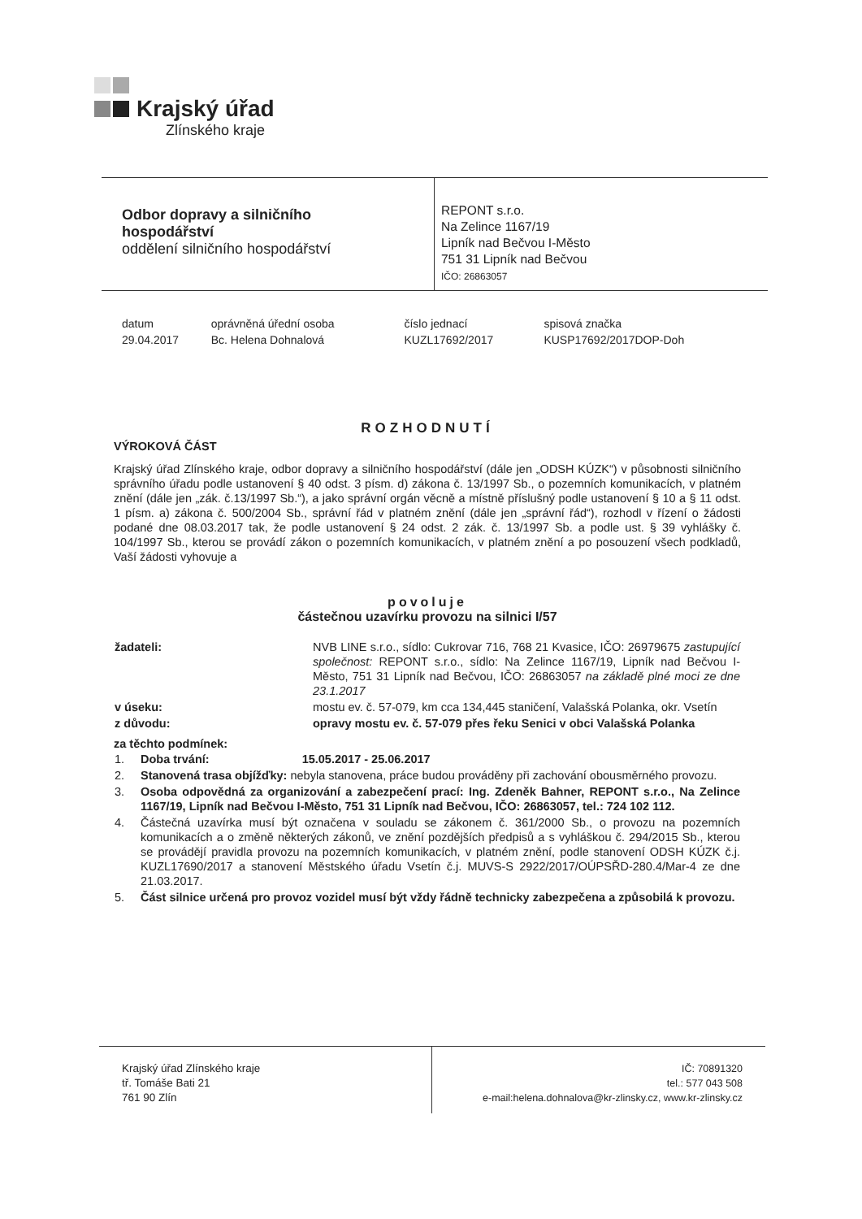Krajský úřad
Zlínského kraje
Odbor dopravy a silničního
hospodářství
oddělení silničního hospodářství
REPONT s.r.o.
Na Zelince 1167/19
Lipník nad Bečvou I-Město
751 31 Lipník nad Bečvou
IČO: 26863057
| datum | oprávněná úřední osoba | číslo jednací | spisová značka |
| 29.04.2017 | Bc. Helena Dohnalová | KUZL17692/2017 | KUSP17692/2017DOP-Doh |
ROZHODNUTÍ
VÝROKOVÁ ČÁST
Krajský úřad Zlínského kraje, odbor dopravy a silničního hospodářství (dále jen „ODSH KÚZK“) v působnosti silničního správního úřadu podle ustanovení § 40 odst. 3 písm. d) zákona č. 13/1997 Sb., o pozemních komunikacích, v platném znění (dále jen „zák. č.13/1997 Sb.“), a jako správní orgán věcně a místně příslušný podle ustanovení § 10 a § 11 odst. 1 písm. a) zákona č. 500/2004 Sb., správní řád v platném znění (dále jen „správní řád“), rozhodl v řízení o žádosti podané dne 08.03.2017 tak, že podle ustanovení § 24 odst. 2 zák. č. 13/1997 Sb. a podle ust. § 39 vyhlášky č. 104/1997 Sb., kterou se provádí zákon o pozemních komunikacích, v platném znění a po posouzení všech podkladů, Vaší žádosti vyhovuje a
povoluje
částečnou uzavírku provozu na silnici I/57
| žadateli: | NVB LINE s.r.o., sídlo: Cukrovar 716, 768 21 Kvasice, IČO: 26979675 zastupující společnost: REPONT s.r.o., sídlo: Na Zelince 1167/19, Lipník nad Bečvou I-Město, 751 31 Lipník nad Bečvou, IČO: 26863057 na základě plné moci ze dne 23.1.2017 |
| v úseku: | mostu ev. č. 57-079, km cca 134,445 staničení, Valašská Polanka, okr. Vsetín |
| z důvodu: | opravy mostu ev. č. 57-079 přes řeku Senici v obci Valašská Polanka |
za těchto podmínek:
| 1. | Doba trvání: 15.05.2017 - 25.06.2017 |
| 2. | Stanovená trasa objížďky: nebyla stanovena, práce budou prováděny při zachování obousměrného provozu. |
| 3. | Osoba odpovědná za organizování a zabezpečení prací: Ing. Zdeněk Bahner, REPONT s.r.o., Na Zelince 1167/19, Lipník nad Bečvou I-Město, 751 31 Lipník nad Bečvou, IČO: 26863057, tel.: 724 102 112. |
| 4. | Částečná uzavírka musí být označena v souladu se zákonem č. 361/2000 Sb., o provozu na pozemních komunikacích a o změně některých zákonů, ve znění pozdějších předpisů a s vyhláškou č. 294/2015 Sb., kterou se provádějí pravidla provozu na pozemních komunikacích, v platném znění, podle stanovení ODSH KÚZK č.j. KUZL17690/2017 a stanovení Městského úřadu Vsetín č.j. MUVS-S 2922/2017/OÚPSŘD-280.4/Mar-4 ze dne 21.03.2017. |
| 5. | Část silnice určená pro provoz vozidel musí být vždy řádně technicky zabezpečena a způsobilá k provozu. |
Krajský úřad Zlínského kraje
tř. Tomáše Bati 21
761 90 Zlín
IČ: 70891320
tel.: 577 043 508
e-mail:helena.dohnalova@kr-zlinsky.cz, www.kr-zlinsky.cz